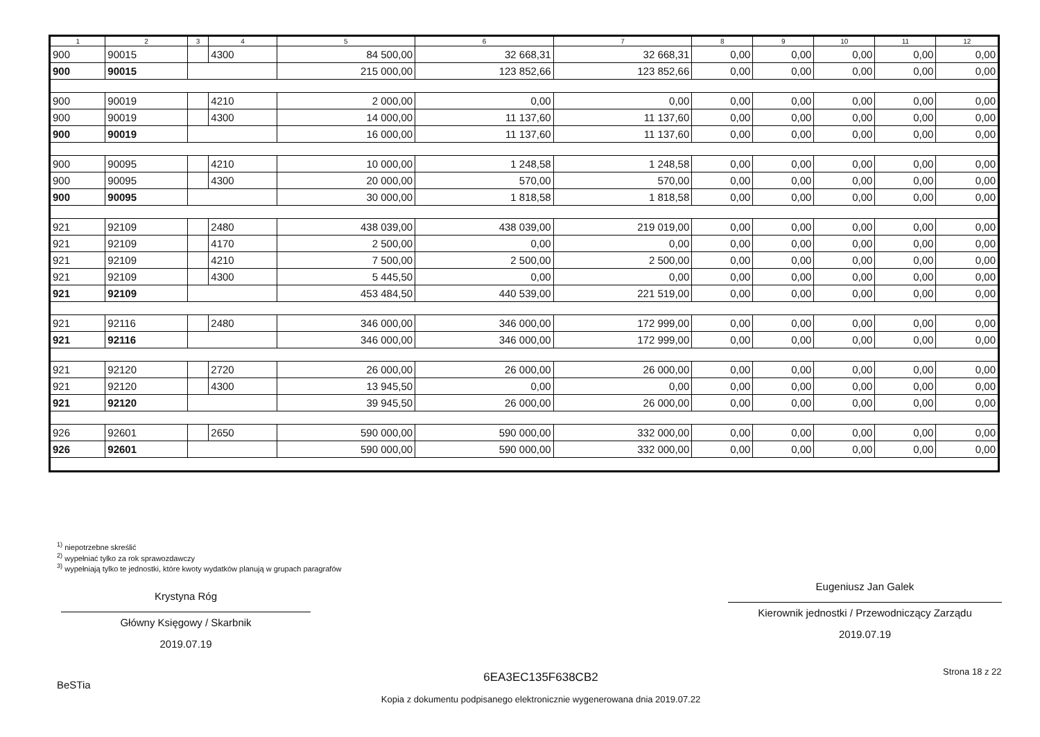| 1 | 2 | 3 | 4 | 5 | 6 | 7 | 8 | 9 | 10 | 11 | 12 |
| --- | --- | --- | --- | --- | --- | --- | --- | --- | --- | --- | --- |
| 900 | 90015 | | 4300 | 84 500,00 | 32 668,31 | 32 668,31 | 0,00 | 0,00 | 0,00 | 0,00 | 0,00 |
| 900 | 90015 | | | 215 000,00 | 123 852,66 | 123 852,66 | 0,00 | 0,00 | 0,00 | 0,00 | 0,00 |
| 900 | 90019 | | 4210 | 2 000,00 | 0,00 | 0,00 | 0,00 | 0,00 | 0,00 | 0,00 | 0,00 |
| 900 | 90019 | | 4300 | 14 000,00 | 11 137,60 | 11 137,60 | 0,00 | 0,00 | 0,00 | 0,00 | 0,00 |
| 900 | 90019 | | | 16 000,00 | 11 137,60 | 11 137,60 | 0,00 | 0,00 | 0,00 | 0,00 | 0,00 |
| 900 | 90095 | | 4210 | 10 000,00 | 1 248,58 | 1 248,58 | 0,00 | 0,00 | 0,00 | 0,00 | 0,00 |
| 900 | 90095 | | 4300 | 20 000,00 | 570,00 | 570,00 | 0,00 | 0,00 | 0,00 | 0,00 | 0,00 |
| 900 | 90095 | | | 30 000,00 | 1 818,58 | 1 818,58 | 0,00 | 0,00 | 0,00 | 0,00 | 0,00 |
| 921 | 92109 | | 2480 | 438 039,00 | 438 039,00 | 219 019,00 | 0,00 | 0,00 | 0,00 | 0,00 | 0,00 |
| 921 | 92109 | | 4170 | 2 500,00 | 0,00 | 0,00 | 0,00 | 0,00 | 0,00 | 0,00 | 0,00 |
| 921 | 92109 | | 4210 | 7 500,00 | 2 500,00 | 2 500,00 | 0,00 | 0,00 | 0,00 | 0,00 | 0,00 |
| 921 | 92109 | | 4300 | 5 445,50 | 0,00 | 0,00 | 0,00 | 0,00 | 0,00 | 0,00 | 0,00 |
| 921 | 92109 | | | 453 484,50 | 440 539,00 | 221 519,00 | 0,00 | 0,00 | 0,00 | 0,00 | 0,00 |
| 921 | 92116 | | 2480 | 346 000,00 | 346 000,00 | 172 999,00 | 0,00 | 0,00 | 0,00 | 0,00 | 0,00 |
| 921 | 92116 | | | 346 000,00 | 346 000,00 | 172 999,00 | 0,00 | 0,00 | 0,00 | 0,00 | 0,00 |
| 921 | 92120 | | 2720 | 26 000,00 | 26 000,00 | 26 000,00 | 0,00 | 0,00 | 0,00 | 0,00 | 0,00 |
| 921 | 92120 | | 4300 | 13 945,50 | 0,00 | 0,00 | 0,00 | 0,00 | 0,00 | 0,00 | 0,00 |
| 921 | 92120 | | | 39 945,50 | 26 000,00 | 26 000,00 | 0,00 | 0,00 | 0,00 | 0,00 | 0,00 |
| 926 | 92601 | | 2650 | 590 000,00 | 590 000,00 | 332 000,00 | 0,00 | 0,00 | 0,00 | 0,00 | 0,00 |
| 926 | 92601 | | | 590 000,00 | 590 000,00 | 332 000,00 | 0,00 | 0,00 | 0,00 | 0,00 | 0,00 |
<sup>1)</sup> niepotrzebne skreślić
<sup>2)</sup> wypełniać tylko za rok sprawozdawczy
<sup>3)</sup> wypełniają tylko te jednostki, które kwoty wydatków planują w grupach paragrafów
Krystyna Róg
Główny Księgowy / Skarbnik
2019.07.19
Eugeniusz Jan Galek
Kierownik jednostki / Przewodniczący Zarządu
2019.07.19
BeSTia
6EA3EC135F638CB2
Kopia z dokumentu podpisanego elektronicznie wygenerowana dnia 2019.07.22
Strona 18 z 22